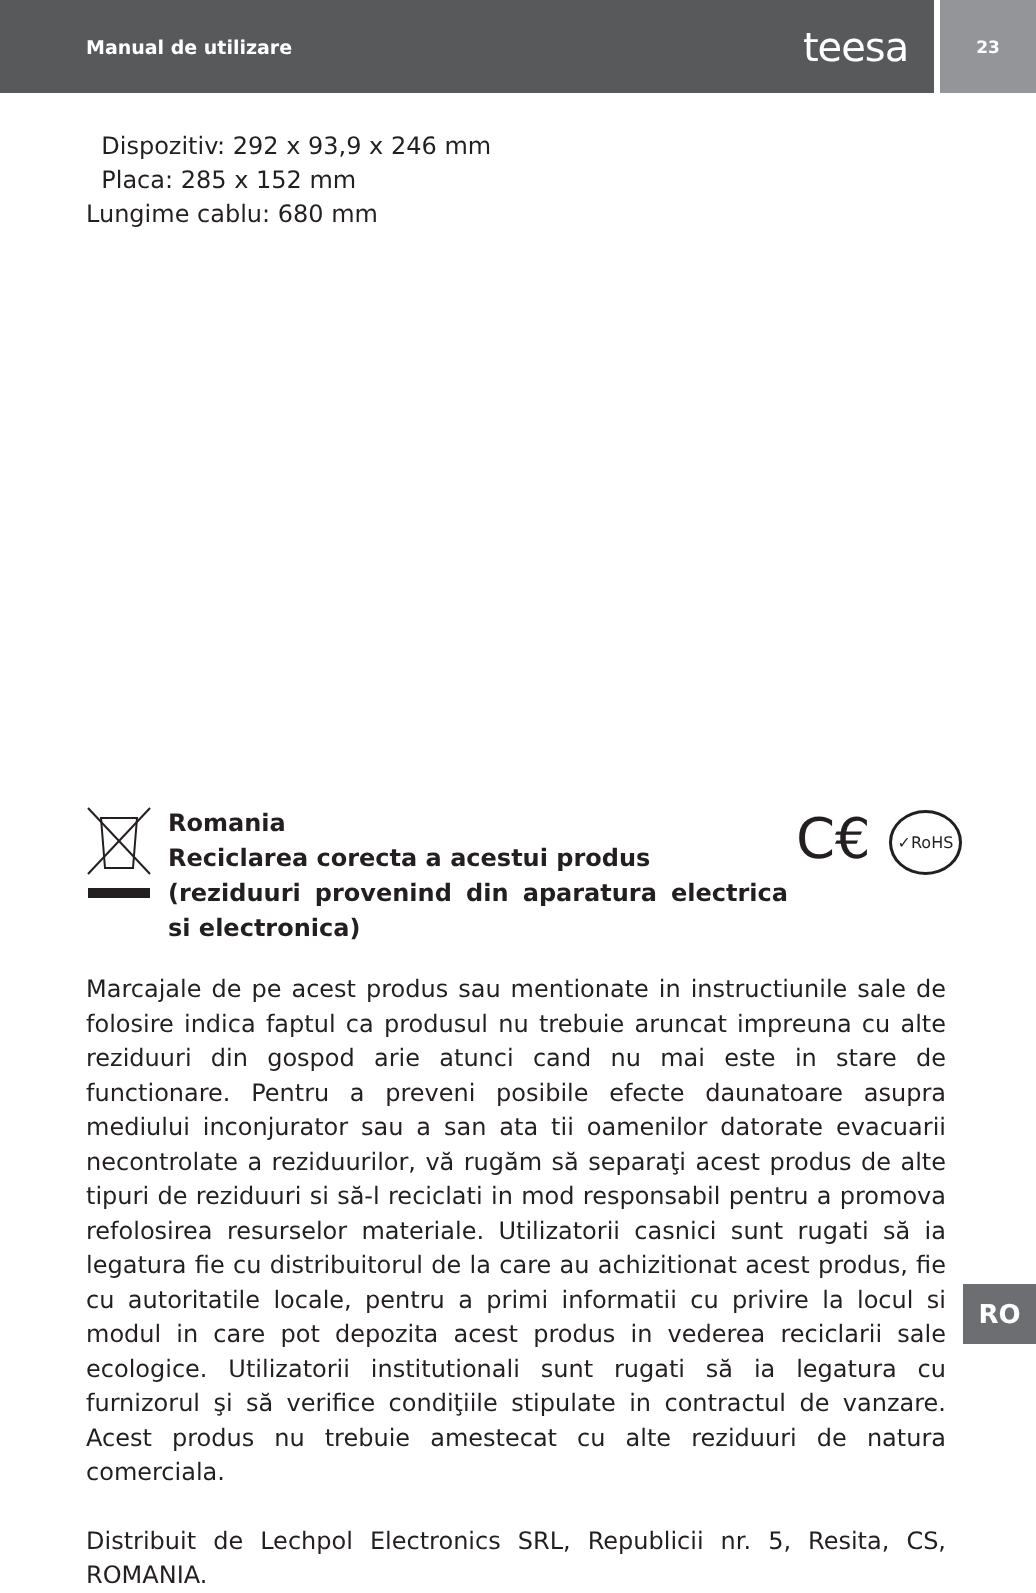Manual de utilizare teesa
23
Dispozitiv: 292 x 93,9 x 246 mm
Placa: 285 x 152 mm
Lungime cablu: 680 mm
Romania
Reciclarea corecta a acestui produs
(reziduuri provenind din aparatura electrica si electronica)
C€ ✓RoHS
Marcajale de pe acest produs sau mentionate in instructiunile sale de folosire indica faptul ca produsul nu trebuie aruncat impreuna cu alte reziduuri din gospod arie atunci cand nu mai este in stare de functionare. Pentru a preveni posibile efecte daunatoare asupra mediului inconjurator sau a san ata tii oamenilor datorate evacuarii necontrolate a reziduurilor, vă rugăm să separaţi acest produs de alte tipuri de reziduuri si să-l reciclati in mod responsabil pentru a promova refolosirea resurselor materiale. Utilizatorii casnici sunt rugati să ia legatura fie cu distribuitorul de la care au achizitionat acest produs, fie cu autoritatile locale, pentru a primi informatii cu privire la locul si modul in care pot depozita acest produs in vederea reciclarii sale ecologice. Utilizatorii institutionali sunt rugati să ia legatura cu furnizorul şi să verifice condiţiile stipulate in contractul de vanzare. Acest produs nu trebuie amestecat cu alte reziduuri de natura comerciala.
Distribuit de Lechpol Electronics SRL, Republicii nr. 5, Resita, CS, ROMANIA.
RO